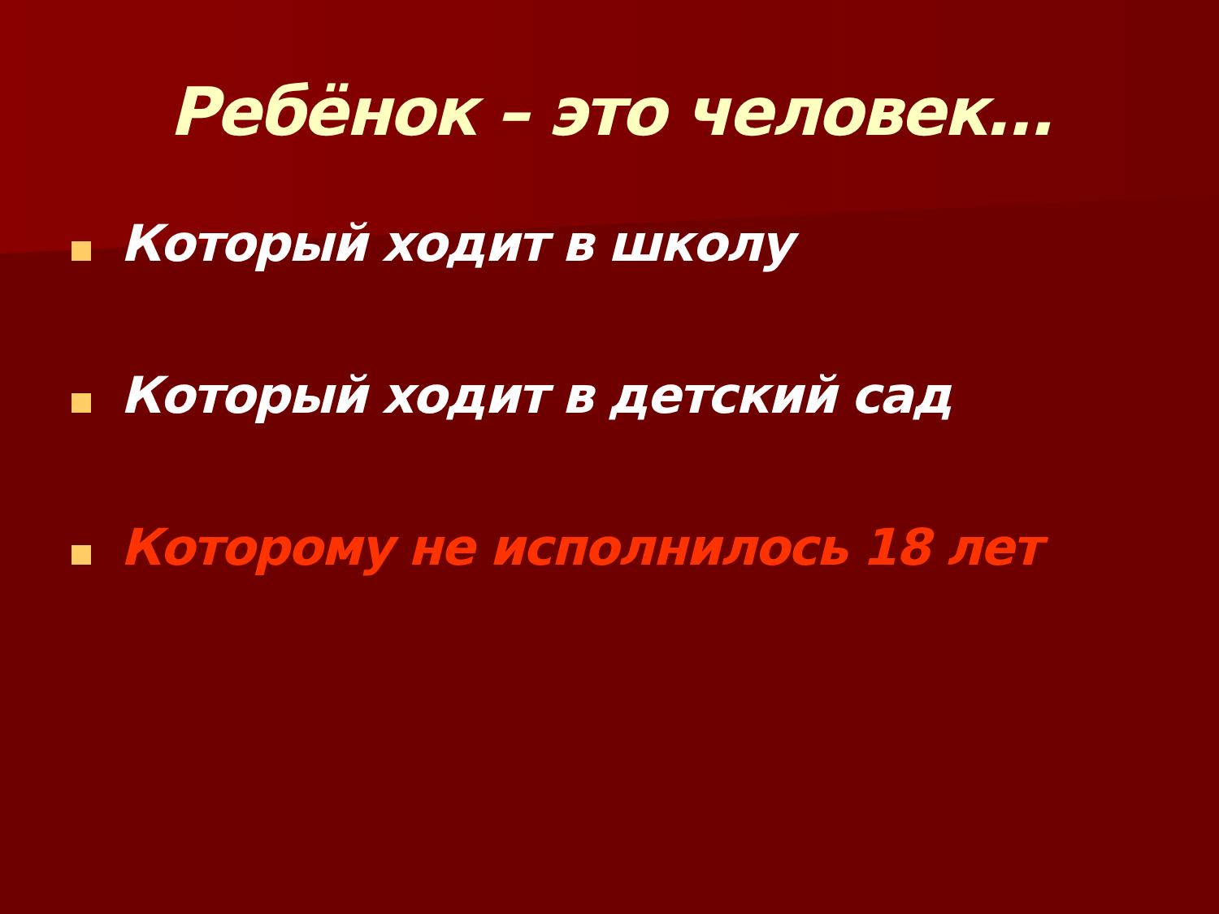Ребёнок – это человек…
Который ходит в школу
Который ходит в детский сад
Которому не исполнилось 18 лет